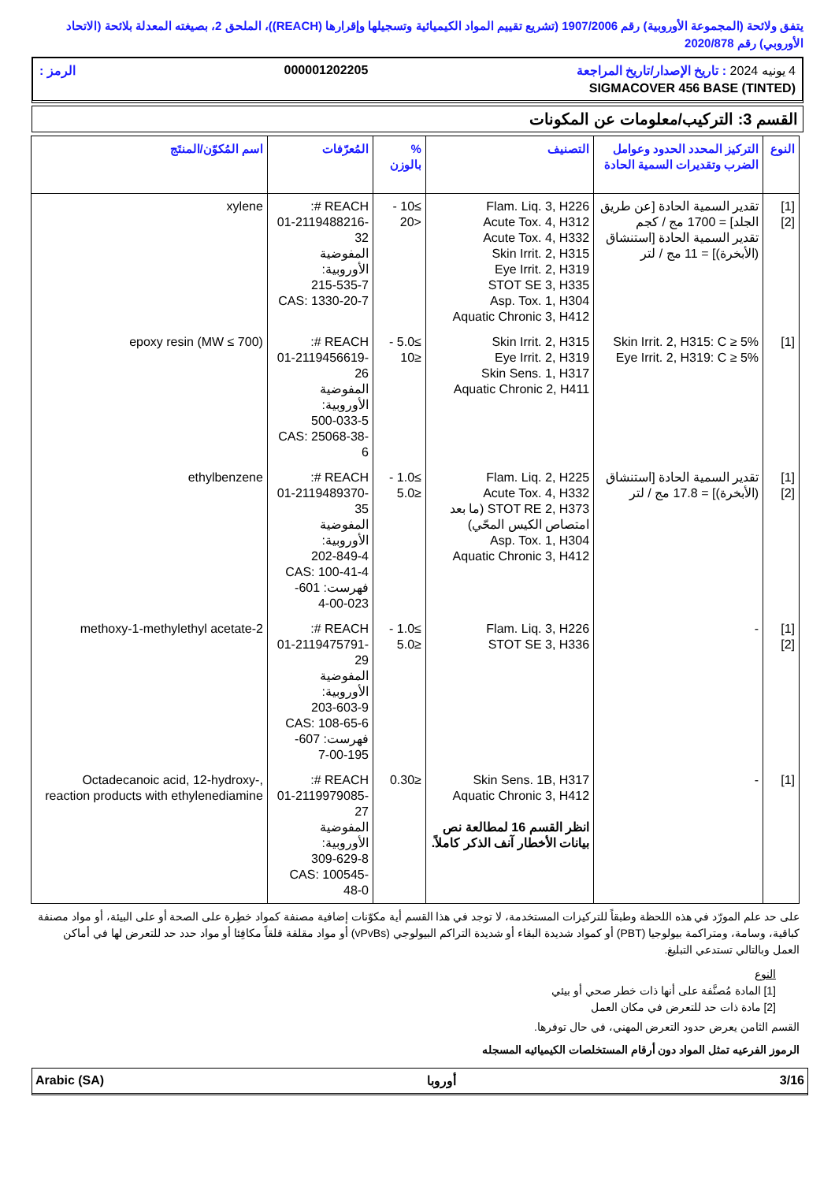يتفق ولائحة (المجموعة الأوروبية) رقم 1907/2006 (تشريع تقييم المواد الكيميائية وتسجيلها وإقرارها (REACH))، الملحق 2، بصيغته المعدلة بلائحة (الاتحاد الأوروبي) رقم 2020/878
4 يونيه 2024 : تاريخ الإصدار/تاريخ المراجعة 000001202205 الرمز :
SIGMACOVER 456 BASE (TINTED)
القسم 3: التركيب/معلومات عن المكونات
| النوع | التركيز المحدد الحدود وعوامل الضرب وتقديرات السمية الحادة | التصنيف | % بالوزن | المُعرّفات | اسم المُكوّن/المنتَج |
| --- | --- | --- | --- | --- | --- |
| [1] [2] | تقدير السمية الحادة [عن طريق الجلد] = 1700 مج / كجم تقدير السمية الحادة [استنشاق (الأبخرة)] = 11 مج / لتر | Flam. Liq. 3, H226 Acute Tox. 4, H312 Acute Tox. 4, H332 Skin Irrit. 2, H315 Eye Irrit. 2, H319 STOT SE 3, H335 Asp. Tox. 1, H304 Aquatic Chronic 3, H412 | ≥10 - <20 | REACH #: 01-2119488216-32 المفوضية الأوروبية: 215-535-7 CAS: 1330-20-7 | xylene |
| [1] | Skin Irrit. 2, H315: C ≥ 5% Eye Irrit. 2, H319: C ≥ 5% | Skin Irrit. 2, H315 Eye Irrit. 2, H319 Skin Sens. 1, H317 Aquatic Chronic 2, H411 | ≥5.0 - ≤10 | REACH #: 01-2119456619-26 المفوضية الأوروبية: 500-033-5 CAS: 25068-38-6 | epoxy resin (MW ≤ 700) |
| [1] [2] | تقدير السمية الحادة [استنشاق (الأبخرة)] = 17.8 مج / لتر | Flam. Liq. 2, H225 Acute Tox. 4, H332 STOT RE 2, H373 (ما بعد امتصاص الكيس المحّي) Asp. Tox. 1, H304 Aquatic Chronic 3, H412 | ≥1.0 - ≤5.0 | REACH #: 01-2119489370-35 المفوضية الأوروبية: 202-849-4 CAS: 100-41-4 فهرست: 601-023-00-4 | ethylbenzene |
| [1] [2] | - | Flam. Liq. 3, H226 STOT SE 3, H336 | ≥1.0 - ≤5.0 | REACH #: 01-2119475791-29 المفوضية الأوروبية: 203-603-9 CAS: 108-65-6 فهرست: 607-195-00-7 | 2-methoxy-1-methylethyl acetate |
| [1] | - | Skin Sens. 1B, H317 Aquatic Chronic 3, H412 انظر القسم 16 لمطالعة نص بيانات الأخطار آنف الذكر كاملاً. | ≤0.30 | REACH #: 01-2119979085-27 المفوضية الأوروبية: 309-629-8 CAS: 100545-48-0 | Octadecanoic acid, 12-hydroxy-, reaction products with ethylenediamine |
على حد علم المورّد في هذه اللحظة وطبقاً للتركيزات المستخدمة، لا توجد في هذا القسم أية مكوّنات إضافية مصنفة كمواد خطِرة على الصحة أو على البيئة، أو مواد مصنفة كباقية، وسامة، ومتراكمة بيولوجيا (PBT) أو كمواد شديدة البقاء أو شديدة التراكم البيولوجي (vPvBs) أو مواد مقلقة قلقاً مكافِئا أو مواد حدد حد للتعرض لها في أماكن العمل وبالتالي تستدعي التبليغ.
النوع
[1] المادة مُصنَّفة على أنها ذات خطر صحي أو بيئي
[2] مادة ذات حد للتعرض في مكان العمل
القسم الثامن يعرض حدود التعرض المهني، في حال توفرها.
الرموز الفرعيه تمثل المواد دون أرقام المستخلصات الكيميائيه المسجله
Arabic (SA) أوروبا 3/16